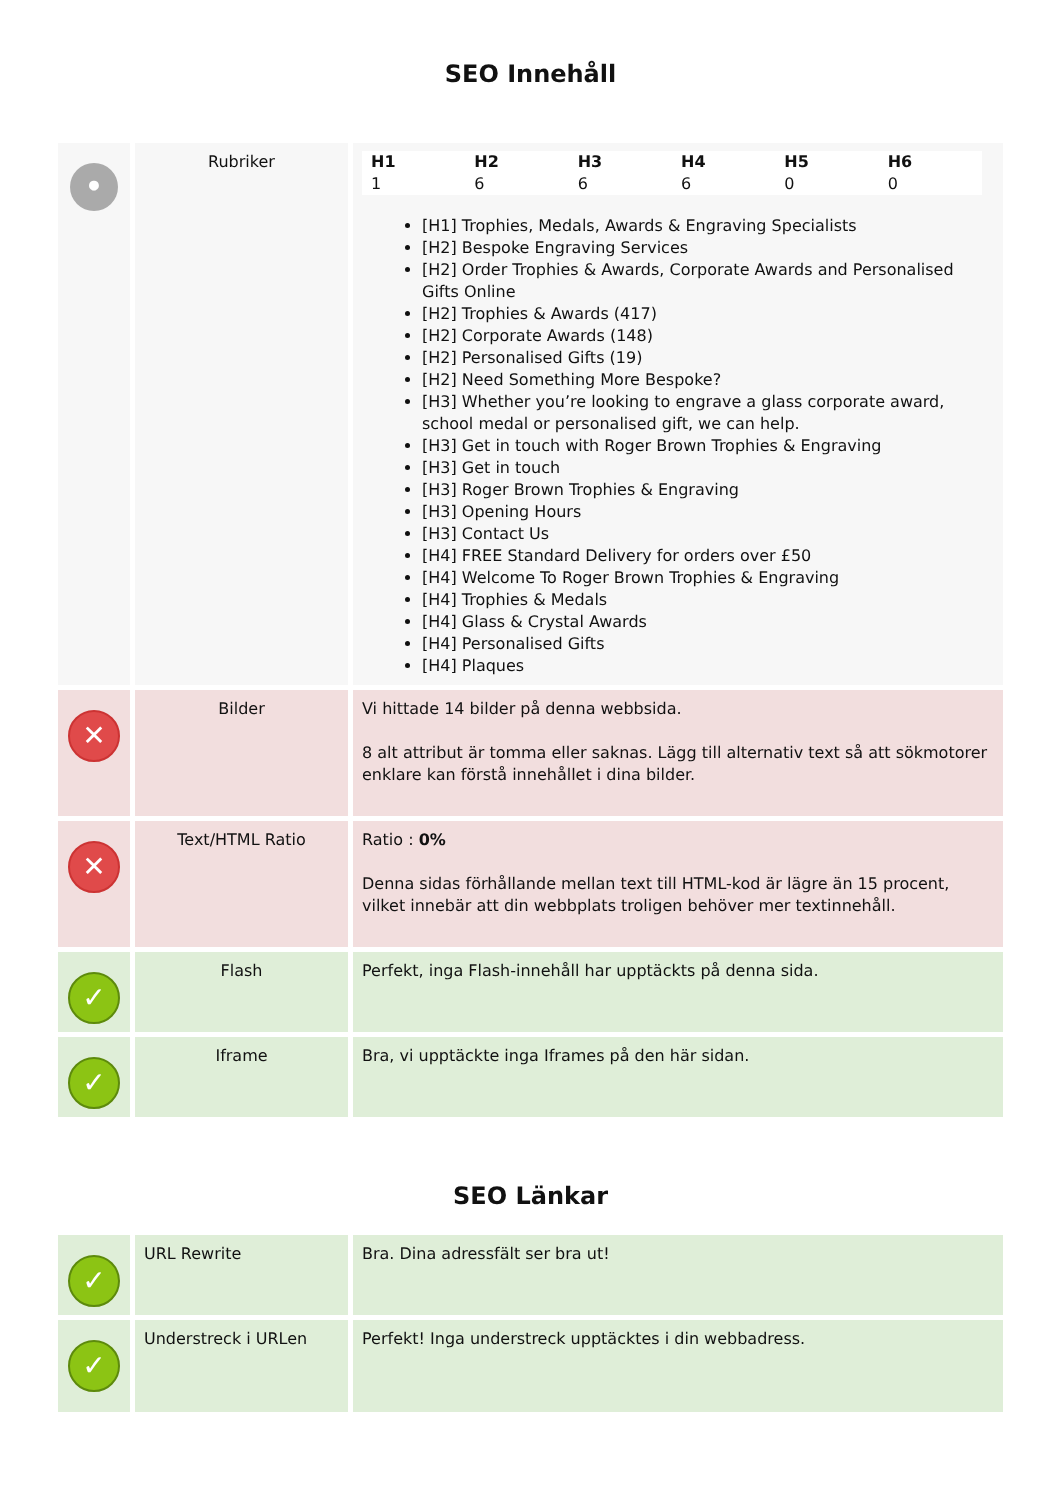SEO Innehåll
| • | Rubriker | / H1 / H2 / H3 / H4 / H5 / H6 / / --- / --- / --- / --- / --- / --- / / 1 / 6 / 6 / 6 / 0 / 0 / [H1] Trophies, Medals, Awards & Engraving Specialists [H2] Bespoke Engraving Services [H2] Order Trophies & Awards, Corporate Awards and Personalised Gifts Online [H2] Trophies & Awards (417) [H2] Corporate Awards (148) [H2] Personalised Gifts (19) [H2] Need Something More Bespoke? [H3] Whether you’re looking to engrave a glass corporate award, school medal or personalised gift, we can help. [H3] Get in touch with Roger Brown Trophies & Engraving [H3] Get in touch [H3] Roger Brown Trophies & Engraving [H3] Opening Hours [H3] Contact Us [H4] FREE Standard Delivery for orders over £50 [H4] Welcome To Roger Brown Trophies & Engraving [H4] Trophies & Medals [H4] Glass & Crystal Awards [H4] Personalised Gifts [H4] Plaques |
| ✕ | Bilder | Vi hittade 14 bilder på denna webbsida. 8 alt attribut är tomma eller saknas. Lägg till alternativ text så att sökmotorer enklare kan förstå innehållet i dina bilder. |
| ✕ | Text/HTML Ratio | Ratio : 0% Denna sidas förhållande mellan text till HTML-kod är lägre än 15 procent, vilket innebär att din webbplats troligen behöver mer textinnehåll. |
| ✓ | Flash | Perfekt, inga Flash-innehåll har upptäckts på denna sida. |
| ✓ | Iframe | Bra, vi upptäckte inga Iframes på den här sidan. |
SEO Länkar
| ✓ | URL Rewrite | Bra. Dina adressfält ser bra ut! |
| ✓ | Understreck i URLen | Perfekt! Inga understreck upptäcktes i din webbadress. |